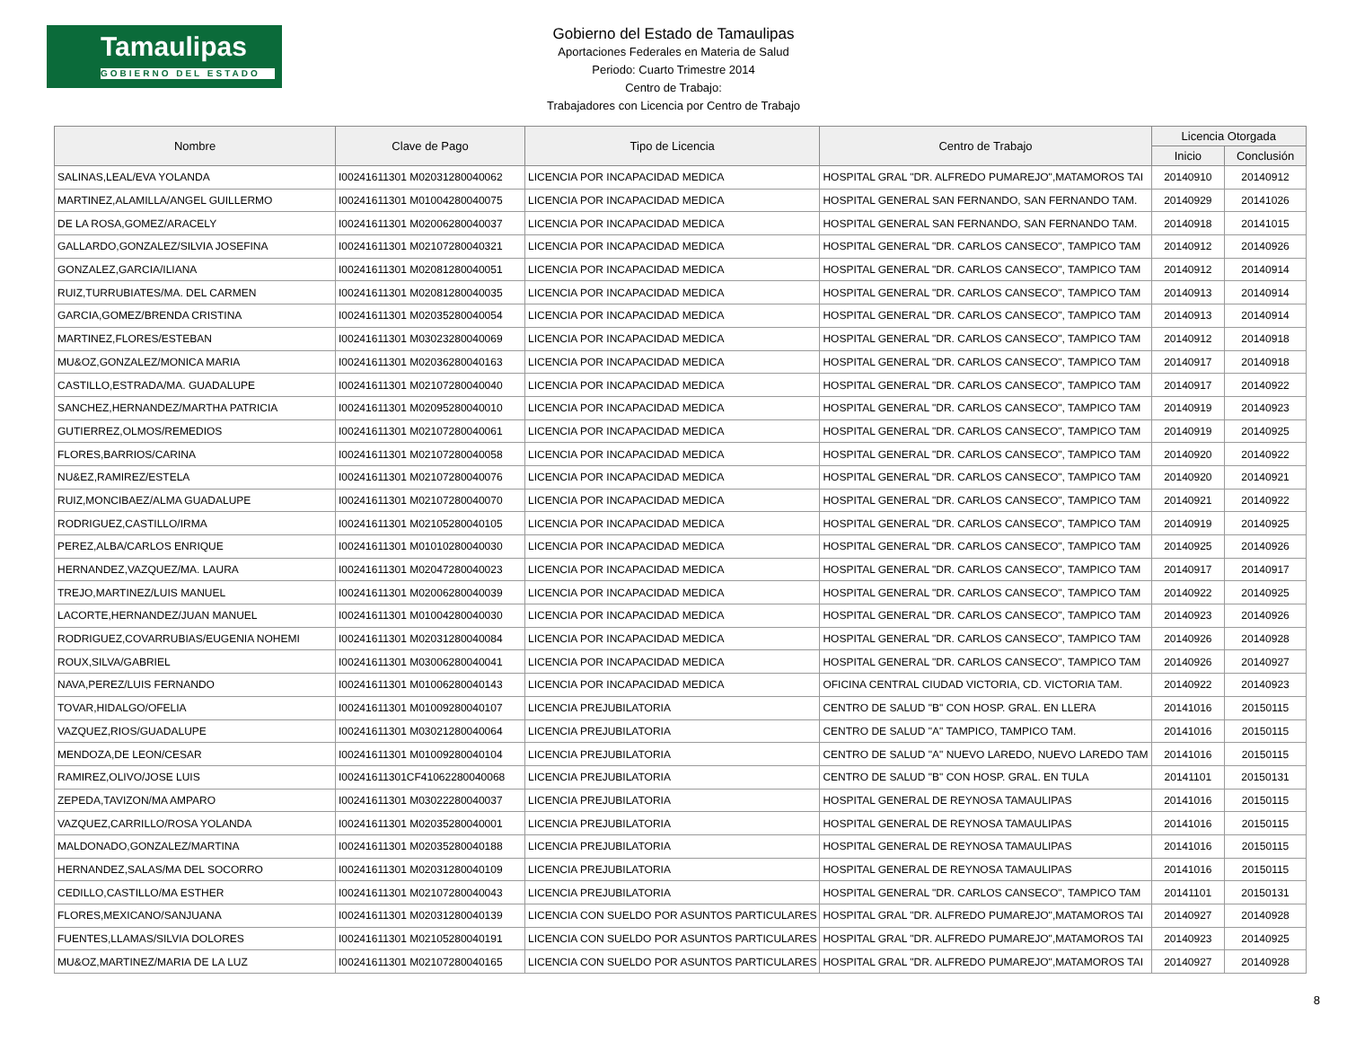Tamaulipas
GOBIERNO DEL ESTADO
Gobierno del Estado de Tamaulipas
Aportaciones Federales en Materia de Salud
Periodo: Cuarto Trimestre 2014
Centro de Trabajo:
Trabajadores con Licencia por Centro de Trabajo
| Nombre | Clave de Pago | Tipo de Licencia | Centro de Trabajo | Licencia Otorgada | |
| --- | --- | --- | --- | --- | --- |
| | | | | Inicio | Conclusión |
| SALINAS,LEAL/EVA YOLANDA | I00241611301 M02031280040062 | LICENCIA POR INCAPACIDAD MEDICA | HOSPITAL GRAL "DR. ALFREDO PUMAREJO",MATAMOROS TAI | 20140910 | 20140912 |
| MARTINEZ,ALAMILLA/ANGEL GUILLERMO | I00241611301 M01004280040075 | LICENCIA POR INCAPACIDAD MEDICA | HOSPITAL GENERAL SAN FERNANDO, SAN FERNANDO TAM. | 20140929 | 20141026 |
| DE LA ROSA,GOMEZ/ARACELY | I00241611301 M02006280040037 | LICENCIA POR INCAPACIDAD MEDICA | HOSPITAL GENERAL SAN FERNANDO, SAN FERNANDO TAM. | 20140918 | 20141015 |
| GALLARDO,GONZALEZ/SILVIA JOSEFINA | I00241611301 M02107280040321 | LICENCIA POR INCAPACIDAD MEDICA | HOSPITAL GENERAL "DR. CARLOS CANSECO", TAMPICO TAM | 20140912 | 20140926 |
| GONZALEZ,GARCIA/ILIANA | I00241611301 M02081280040051 | LICENCIA POR INCAPACIDAD MEDICA | HOSPITAL GENERAL "DR. CARLOS CANSECO", TAMPICO TAM | 20140912 | 20140914 |
| RUIZ,TURRUBIATES/MA. DEL CARMEN | I00241611301 M02081280040035 | LICENCIA POR INCAPACIDAD MEDICA | HOSPITAL GENERAL "DR. CARLOS CANSECO", TAMPICO TAM | 20140913 | 20140914 |
| GARCIA,GOMEZ/BRENDA CRISTINA | I00241611301 M02035280040054 | LICENCIA POR INCAPACIDAD MEDICA | HOSPITAL GENERAL "DR. CARLOS CANSECO", TAMPICO TAM | 20140913 | 20140914 |
| MARTINEZ,FLORES/ESTEBAN | I00241611301 M03023280040069 | LICENCIA POR INCAPACIDAD MEDICA | HOSPITAL GENERAL "DR. CARLOS CANSECO", TAMPICO TAM | 20140912 | 20140918 |
| MU&OZ,GONZALEZ/MONICA MARIA | I00241611301 M02036280040163 | LICENCIA POR INCAPACIDAD MEDICA | HOSPITAL GENERAL "DR. CARLOS CANSECO", TAMPICO TAM | 20140917 | 20140918 |
| CASTILLO,ESTRADA/MA. GUADALUPE | I00241611301 M02107280040040 | LICENCIA POR INCAPACIDAD MEDICA | HOSPITAL GENERAL "DR. CARLOS CANSECO", TAMPICO TAM | 20140917 | 20140922 |
| SANCHEZ,HERNANDEZ/MARTHA PATRICIA | I00241611301 M02095280040010 | LICENCIA POR INCAPACIDAD MEDICA | HOSPITAL GENERAL "DR. CARLOS CANSECO", TAMPICO TAM | 20140919 | 20140923 |
| GUTIERREZ,OLMOS/REMEDIOS | I00241611301 M02107280040061 | LICENCIA POR INCAPACIDAD MEDICA | HOSPITAL GENERAL "DR. CARLOS CANSECO", TAMPICO TAM | 20140919 | 20140925 |
| FLORES,BARRIOS/CARINA | I00241611301 M02107280040058 | LICENCIA POR INCAPACIDAD MEDICA | HOSPITAL GENERAL "DR. CARLOS CANSECO", TAMPICO TAM | 20140920 | 20140922 |
| NU&EZ,RAMIREZ/ESTELA | I00241611301 M02107280040076 | LICENCIA POR INCAPACIDAD MEDICA | HOSPITAL GENERAL "DR. CARLOS CANSECO", TAMPICO TAM | 20140920 | 20140921 |
| RUIZ,MONCIBAEZ/ALMA GUADALUPE | I00241611301 M02107280040070 | LICENCIA POR INCAPACIDAD MEDICA | HOSPITAL GENERAL "DR. CARLOS CANSECO", TAMPICO TAM | 20140921 | 20140922 |
| RODRIGUEZ,CASTILLO/IRMA | I00241611301 M02105280040105 | LICENCIA POR INCAPACIDAD MEDICA | HOSPITAL GENERAL "DR. CARLOS CANSECO", TAMPICO TAM | 20140919 | 20140925 |
| PEREZ,ALBA/CARLOS ENRIQUE | I00241611301 M01010280040030 | LICENCIA POR INCAPACIDAD MEDICA | HOSPITAL GENERAL "DR. CARLOS CANSECO", TAMPICO TAM | 20140925 | 20140926 |
| HERNANDEZ,VAZQUEZ/MA. LAURA | I00241611301 M02047280040023 | LICENCIA POR INCAPACIDAD MEDICA | HOSPITAL GENERAL "DR. CARLOS CANSECO", TAMPICO TAM | 20140917 | 20140917 |
| TREJO,MARTINEZ/LUIS MANUEL | I00241611301 M02006280040039 | LICENCIA POR INCAPACIDAD MEDICA | HOSPITAL GENERAL "DR. CARLOS CANSECO", TAMPICO TAM | 20140922 | 20140925 |
| LACORTE,HERNANDEZ/JUAN MANUEL | I00241611301 M01004280040030 | LICENCIA POR INCAPACIDAD MEDICA | HOSPITAL GENERAL "DR. CARLOS CANSECO", TAMPICO TAM | 20140923 | 20140926 |
| RODRIGUEZ,COVARRUBIAS/EUGENIA NOHEMI | I00241611301 M02031280040084 | LICENCIA POR INCAPACIDAD MEDICA | HOSPITAL GENERAL "DR. CARLOS CANSECO", TAMPICO TAM | 20140926 | 20140928 |
| ROUX,SILVA/GABRIEL | I00241611301 M03006280040041 | LICENCIA POR INCAPACIDAD MEDICA | HOSPITAL GENERAL "DR. CARLOS CANSECO", TAMPICO TAM | 20140926 | 20140927 |
| NAVA,PEREZ/LUIS FERNANDO | I00241611301 M01006280040143 | LICENCIA POR INCAPACIDAD MEDICA | OFICINA CENTRAL CIUDAD VICTORIA, CD. VICTORIA TAM. | 20140922 | 20140923 |
| TOVAR,HIDALGO/OFELIA | I00241611301 M01009280040107 | LICENCIA PREJUBILATORIA | CENTRO DE SALUD "B" CON HOSP. GRAL. EN LLERA | 20141016 | 20150115 |
| VAZQUEZ,RIOS/GUADALUPE | I00241611301 M03021280040064 | LICENCIA PREJUBILATORIA | CENTRO DE SALUD "A" TAMPICO, TAMPICO TAM. | 20141016 | 20150115 |
| MENDOZA,DE LEON/CESAR | I00241611301 M01009280040104 | LICENCIA PREJUBILATORIA | CENTRO DE SALUD "A" NUEVO LAREDO, NUEVO LAREDO TAM | 20141016 | 20150115 |
| RAMIREZ,OLIVO/JOSE LUIS | I00241611301CF41062280040068 | LICENCIA PREJUBILATORIA | CENTRO DE SALUD "B" CON HOSP. GRAL. EN TULA | 20141101 | 20150131 |
| ZEPEDA,TAVIZON/MA AMPARO | I00241611301 M03022280040037 | LICENCIA PREJUBILATORIA | HOSPITAL GENERAL DE REYNOSA TAMAULIPAS | 20141016 | 20150115 |
| VAZQUEZ,CARRILLO/ROSA YOLANDA | I00241611301 M02035280040001 | LICENCIA PREJUBILATORIA | HOSPITAL GENERAL DE REYNOSA TAMAULIPAS | 20141016 | 20150115 |
| MALDONADO,GONZALEZ/MARTINA | I00241611301 M02035280040188 | LICENCIA PREJUBILATORIA | HOSPITAL GENERAL DE REYNOSA TAMAULIPAS | 20141016 | 20150115 |
| HERNANDEZ,SALAS/MA DEL SOCORRO | I00241611301 M02031280040109 | LICENCIA PREJUBILATORIA | HOSPITAL GENERAL DE REYNOSA TAMAULIPAS | 20141016 | 20150115 |
| CEDILLO,CASTILLO/MA ESTHER | I00241611301 M02107280040043 | LICENCIA PREJUBILATORIA | HOSPITAL GENERAL "DR. CARLOS CANSECO", TAMPICO TAM | 20141101 | 20150131 |
| FLORES,MEXICANO/SANJUANA | I00241611301 M02031280040139 | LICENCIA CON SUELDO POR ASUNTOS PARTICULARES | HOSPITAL GRAL "DR. ALFREDO PUMAREJO",MATAMOROS TAI | 20140927 | 20140928 |
| FUENTES,LLAMAS/SILVIA DOLORES | I00241611301 M02105280040191 | LICENCIA CON SUELDO POR ASUNTOS PARTICULARES | HOSPITAL GRAL "DR. ALFREDO PUMAREJO",MATAMOROS TAI | 20140923 | 20140925 |
| MU&OZ,MARTINEZ/MARIA DE LA LUZ | I00241611301 M02107280040165 | LICENCIA CON SUELDO POR ASUNTOS PARTICULARES | HOSPITAL GRAL "DR. ALFREDO PUMAREJO",MATAMOROS TAI | 20140927 | 20140928 |
8